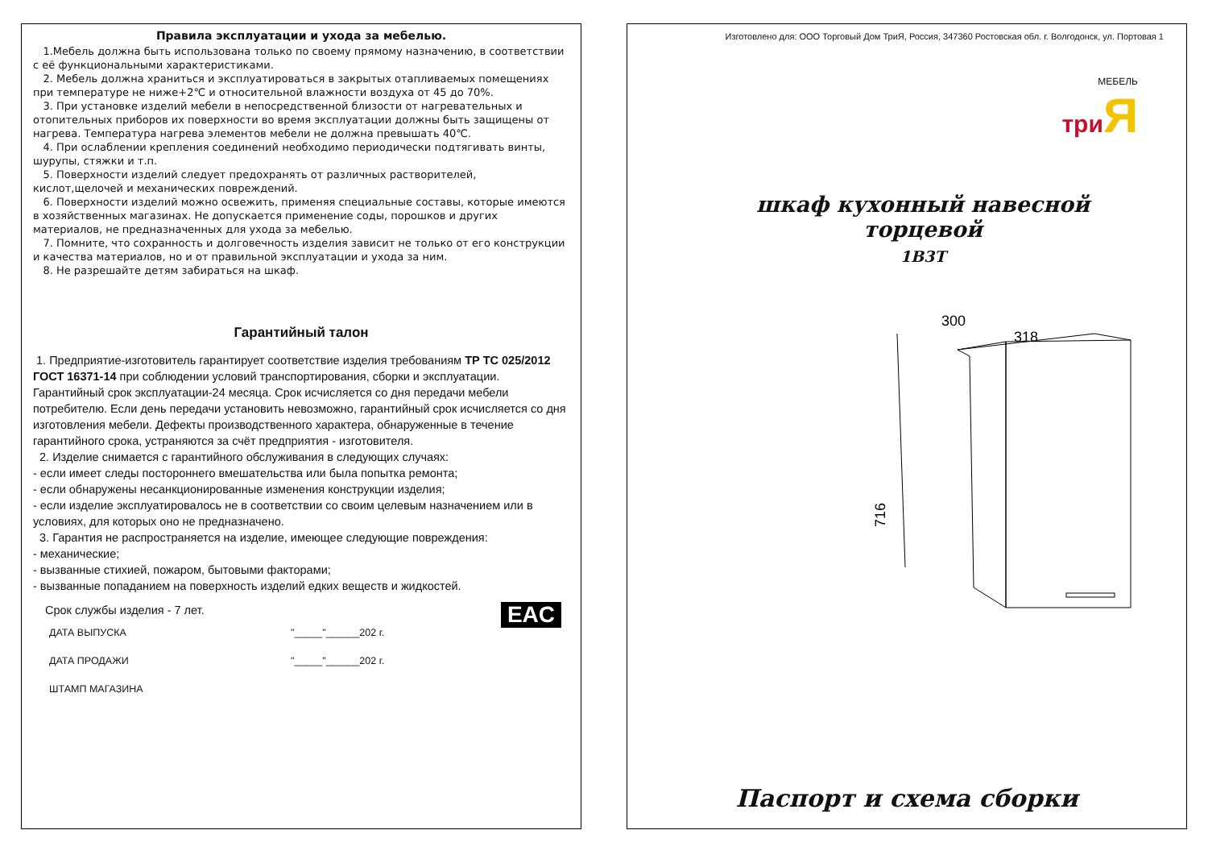Правила эксплуатации и ухода за мебелью.
1.Мебель должна быть использована только по своему прямому назначению, в соответствии с её функциональными характеристиками.
2. Мебель должна храниться и эксплуатироваться в закрытых отапливаемых помещениях при температуре не ниже+2℃ и относительной влажности воздуха от 45 до 70%.
3. При установке изделий мебели в непосредственной близости от нагревательных и отопительных приборов их поверхности во время эксплуатации должны быть защищены от нагрева. Температура нагрева элементов мебели не должна превышать 40℃.
4. При ослаблении крепления соединений необходимо периодически подтягивать винты, шурупы, стяжки и т.п.
5. Поверхности изделий следует предохранять от различных растворителей, кислот,щелочей и механических повреждений.
6. Поверхности изделий можно освежить, применяя специальные составы, которые имеются в хозяйственных магазинах. Не допускается применение соды, порошков и других материалов, не предназначенных для ухода за мебелью.
7. Помните, что сохранность и долговечность изделия зависит не только от его конструкции и качества материалов, но и от правильной эксплуатации и ухода за ним.
8. Не разрешайте детям забираться на шкаф.
Гарантийный талон
1. Предприятие-изготовитель гарантирует соответствие изделия требованиям ТР ТС 025/2012 ГОСТ 16371-14 при соблюдении условий транспортирования, сборки и эксплуатации.
Гарантийный срок эксплуатации-24 месяца. Срок исчисляется со дня передачи мебели потребителю. Если день передачи установить невозможно, гарантийный срок исчисляется со дня изготовления мебели. Дефекты производственного характера, обнаруженные в течение гарантийного срока, устраняются за счёт предприятия - изготовителя.
2. Изделие снимается с гарантийного обслуживания в следующих случаях:
- если имеет следы постороннего вмешательства или была попытка ремонта;
- если обнаружены несанкционированные изменения конструкции изделия;
- если изделие эксплуатировалось не в соответствии со своим целевым назначением или в условиях, для которых оно не предназначено.
3. Гарантия не распространяется на изделие, имеющее следующие повреждения:
- механические;
- вызванные стихией, пожаром, бытовыми факторами;
- вызванные попаданием на поверхность изделий едких веществ и жидкостей.
Срок службы изделия - 7 лет. EAC
ДАТА ВЫПУСКА "_____"______202 г.
ДАТА ПРОДАЖИ "_____"______202 г.
ШТАМП МАГАЗИНА
Изготовлено для: ООО Торговый Дом ТриЯ, Россия, 347360 Ростовская обл. г. Волгодонск, ул. Портовая 1
МЕБЕЛЬ
три Я
шкаф кухонный навесной
торцевой
1В3Т
300
318
716
Паспорт и схема сборки